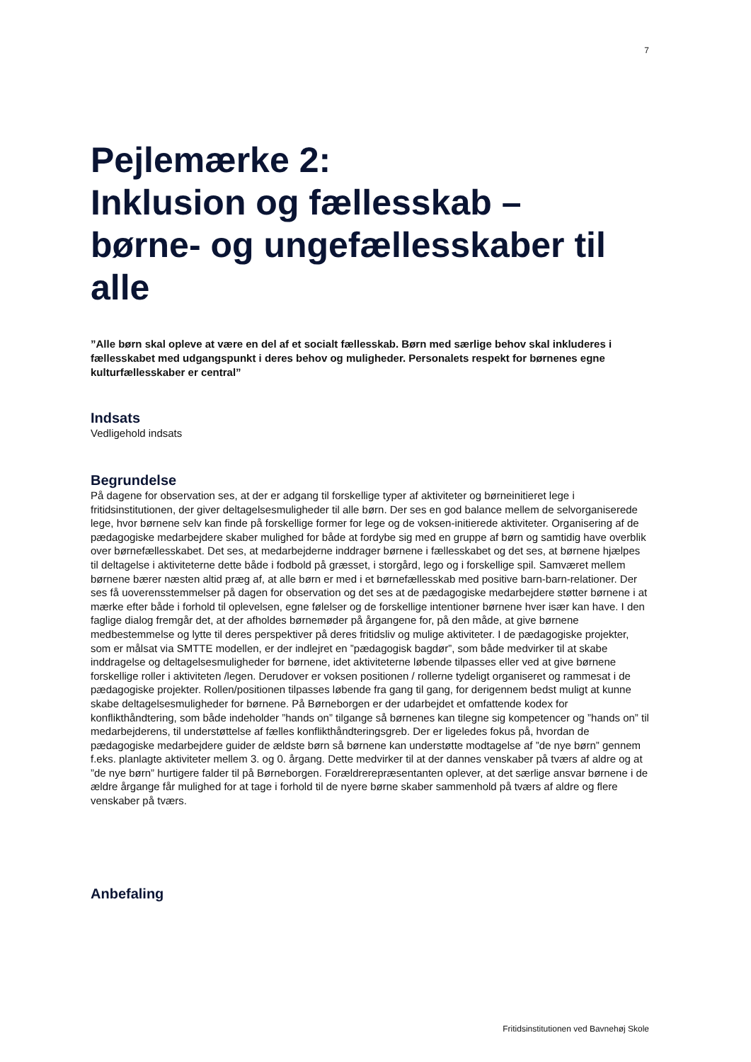7
Pejlemærke 2:
Inklusion og fællesskab –
børne- og ungefællesskaber til alle
”Alle børn skal opleve at være en del af et socialt fællesskab. Børn med særlige behov skal inkluderes i fællesskabet med udgangspunkt i deres behov og muligheder. Personalets respekt for børnenes egne kulturfællesskaber er central”
Indsats
Vedligehold indsats
Begrundelse
På dagene for observation ses, at der er adgang til forskellige typer af aktiviteter og børneinitieret lege i fritidsinstitutionen, der giver deltagelsesmuligheder til alle børn. Der ses en god balance mellem de selvorganiserede lege, hvor børnene selv kan finde på forskellige former for lege og de voksen-initierede aktiviteter. Organisering af de pædagogiske medarbejdere skaber mulighed for både at fordybe sig med en gruppe af børn og samtidig have overblik over børnefællesskabet. Det ses, at medarbejderne inddrager børnene i fællesskabet og det ses, at børnene hjælpes til deltagelse i aktiviteterne dette både i fodbold på græsset, i storgård, lego og i forskellige spil. Samværet mellem børnene bærer næsten altid præg af, at alle børn er med i et børnefællesskab med positive barn-barn-relationer. Der ses få uoverensstemmelser på dagen for observation og det ses at de pædagogiske medarbejdere støtter børnene i at mærke efter både i forhold til oplevelsen, egne følelser og de forskellige intentioner børnene hver især kan have. I den faglige dialog fremgår det, at der afholdes børnemøder på årgangene for, på den måde, at give børnene medbestemmelse og lytte til deres perspektiver på deres fritidsliv og mulige aktiviteter. I de pædagogiske projekter, som er målsat via SMTTE modellen, er der indlejret en ”pædagogisk bagdør”, som både medvirker til at skabe inddragelse og deltagelsesmuligheder for børnene, idet aktiviteterne løbende tilpasses eller ved at give børnene forskellige roller i aktiviteten /legen. Derudover er voksen positionen / rollerne tydeligt organiseret og rammesat i de pædagogiske projekter. Rollen/positionen tilpasses løbende fra gang til gang, for derigennem bedst muligt at kunne skabe deltagelsesmuligheder for børnene. På Børneborgen er der udarbejdet et omfattende kodex for konflikthåndtering, som både indeholder ”hands on” tilgange så børnenes kan tilegne sig kompetencer og ”hands on” til medarbejderens, til understøttelse af fælles konflikthåndteringsgreb. Der er ligeledes fokus på, hvordan de pædagogiske medarbejdere guider de ældste børn så børnene kan understøtte modtagelse af ”de nye børn” gennem f.eks. planlagte aktiviteter mellem 3. og 0. årgang. Dette medvirker til at der dannes venskaber på tværs af aldre og at ”de nye børn” hurtigere falder til på Børneborgen. Forældrerepræsentanten oplever, at det særlige ansvar børnene i de ældre årgange får mulighed for at tage i forhold til de nyere børne skaber sammenhold på tværs af aldre og flere venskaber på tværs.
Anbefaling
Fritidsinstitutionen ved Bavnehøj Skole